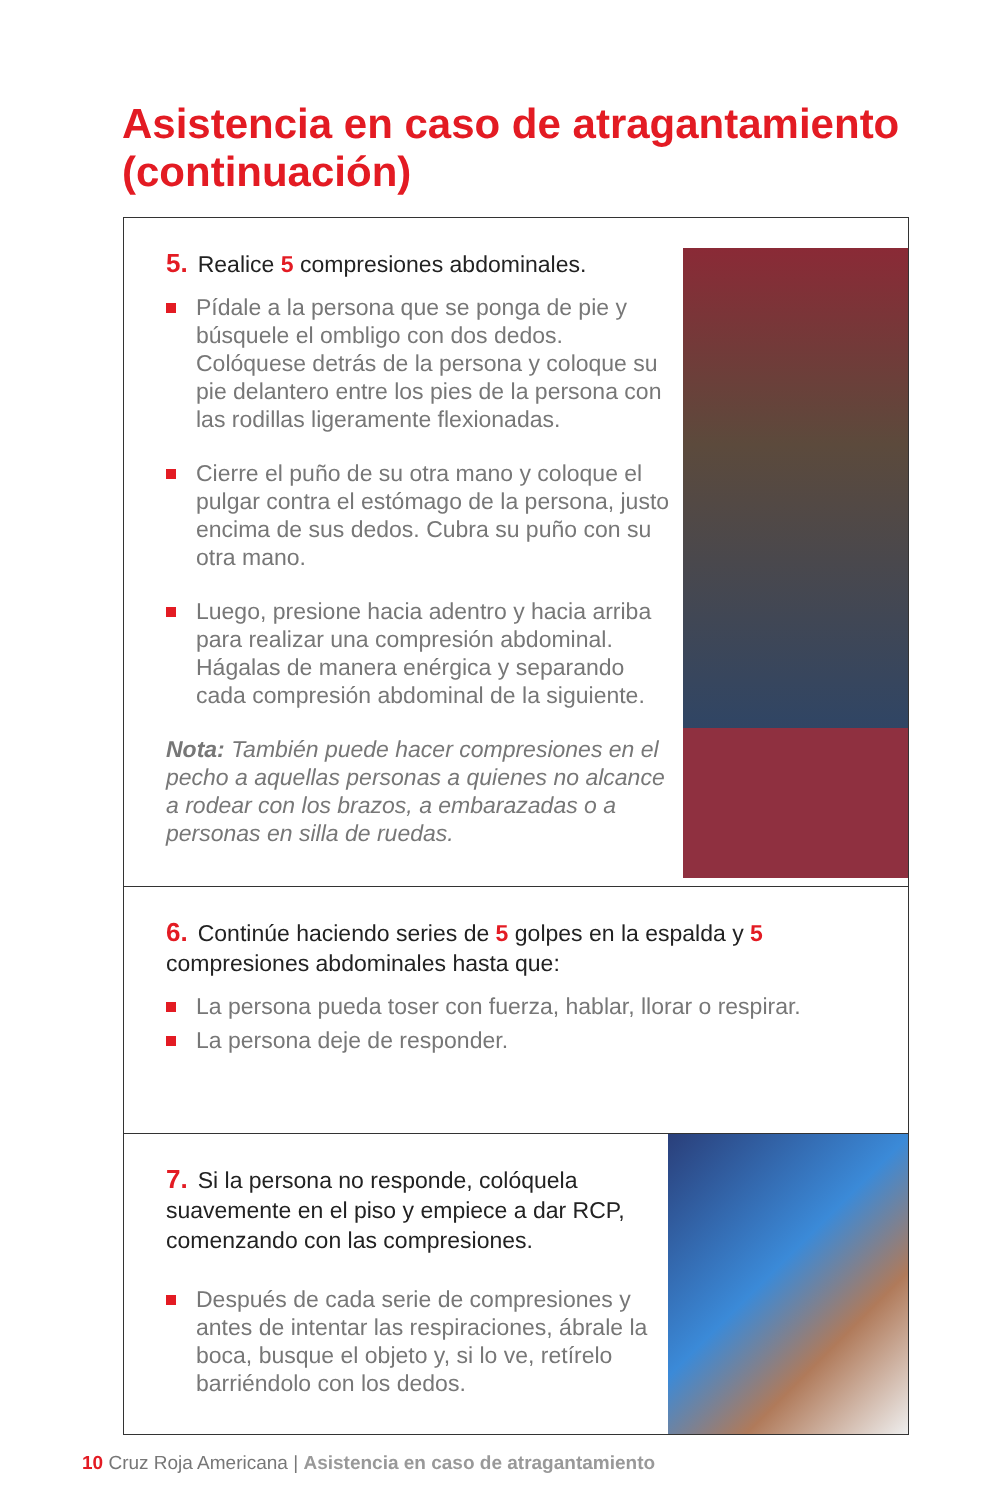Asistencia en caso de atragantamiento (continuación)
5. Realice 5 compresiones abdominales.
Pídale a la persona que se ponga de pie y búsquele el ombligo con dos dedos. Colóquese detrás de la persona y coloque su pie delantero entre los pies de la persona con las rodillas ligeramente flexionadas.
Cierre el puño de su otra mano y coloque el pulgar contra el estómago de la persona, justo encima de sus dedos. Cubra su puño con su otra mano.
Luego, presione hacia adentro y hacia arriba para realizar una compresión abdominal. Hágalas de manera enérgica y separando cada compresión abdominal de la siguiente.
Nota: También puede hacer compresiones en el pecho a aquellas personas a quienes no alcance a rodear con los brazos, a embarazadas o a personas en silla de ruedas.
6. Continúe haciendo series de 5 golpes en la espalda y 5 compresiones abdominales hasta que:
La persona pueda toser con fuerza, hablar, llorar o respirar.
La persona deje de responder.
7. Si la persona no responde, colóquela suavemente en el piso y empiece a dar RCP, comenzando con las compresiones.
Después de cada serie de compresiones y antes de intentar las respiraciones, ábrale la boca, busque el objeto y, si lo ve, retírelo barriéndolo con los dedos.
10 Cruz Roja Americana | Asistencia en caso de atragantamiento